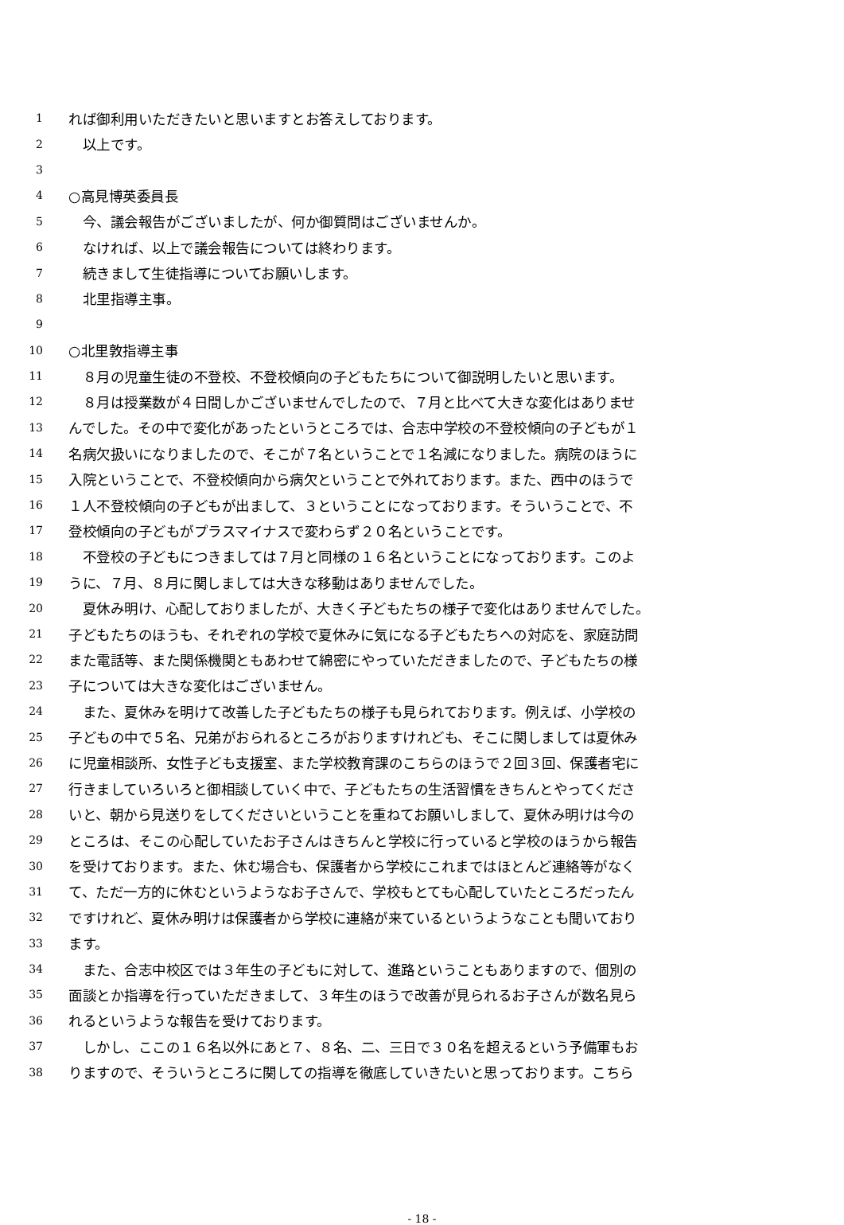1 れば御利用いただきたいと思いますとお答えしております。
2　以上です。
3
4 ○高見博英委員長
5　今、議会報告がございましたが、何か御質問はございませんか。
6　なければ、以上で議会報告については終わります。
7　続きまして生徒指導についてお願いします。
8　北里指導主事。
9
10 ○北里敦指導主事
11　８月の児童生徒の不登校、不登校傾向の子どもたちについて御説明したいと思います。
12　８月は授業数が４日間しかございませんでしたので、７月と比べて大きな変化はありませ
13 んでした。その中で変化があったというところでは、合志中学校の不登校傾向の子どもが１
14 名病欠扱いになりましたので、そこが７名ということで１名減になりました。病院のほうに
15 入院ということで、不登校傾向から病欠ということで外れております。また、西中のほうで
16 １人不登校傾向の子どもが出まして、３ということになっております。そういうことで、不
17 登校傾向の子どもがプラスマイナスで変わらず２０名ということです。
18　不登校の子どもにつきましては７月と同様の１６名ということになっております。このよ
19 うに、７月、８月に関しましては大きな移動はありませんでした。
20　夏休み明け、心配しておりましたが、大きく子どもたちの様子で変化はありませんでした。
21 子どもたちのほうも、それぞれの学校で夏休みに気になる子どもたちへの対応を、家庭訪問
22 また電話等、また関係機関ともあわせて綿密にやっていただきましたので、子どもたちの様
23 子については大きな変化はございません。
24　また、夏休みを明けて改善した子どもたちの様子も見られております。例えば、小学校の
25 子どもの中で５名、兄弟がおられるところがおりますけれども、そこに関しましては夏休み
26 に児童相談所、女性子ども支援室、また学校教育課のこちらのほうで２回３回、保護者宅に
27 行きましていろいろと御相談していく中で、子どもたちの生活習慣をきちんとやってくださ
28 いと、朝から見送りをしてくださいということを重ねてお願いしまして、夏休み明けは今の
29 ところは、そこの心配していたお子さんはきちんと学校に行っていると学校のほうから報告
30 を受けております。また、休む場合も、保護者から学校にこれまではほとんど連絡等がなく
31 て、ただ一方的に休むというようなお子さんで、学校もとても心配していたところだったん
32 ですけれど、夏休み明けは保護者から学校に連絡が来ているというようなことも聞いており
33 ます。
34　また、合志中校区では３年生の子どもに対して、進路ということもありますので、個別の
35 面談とか指導を行っていただきまして、３年生のほうで改善が見られるお子さんが数名見ら
36 れるというような報告を受けております。
37　しかし、ここの１６名以外にあと７、８名、二、三日で３０名を超えるという予備軍もお
38 りますので、そういうところに関しての指導を徹底していきたいと思っております。こちら
- 18 -